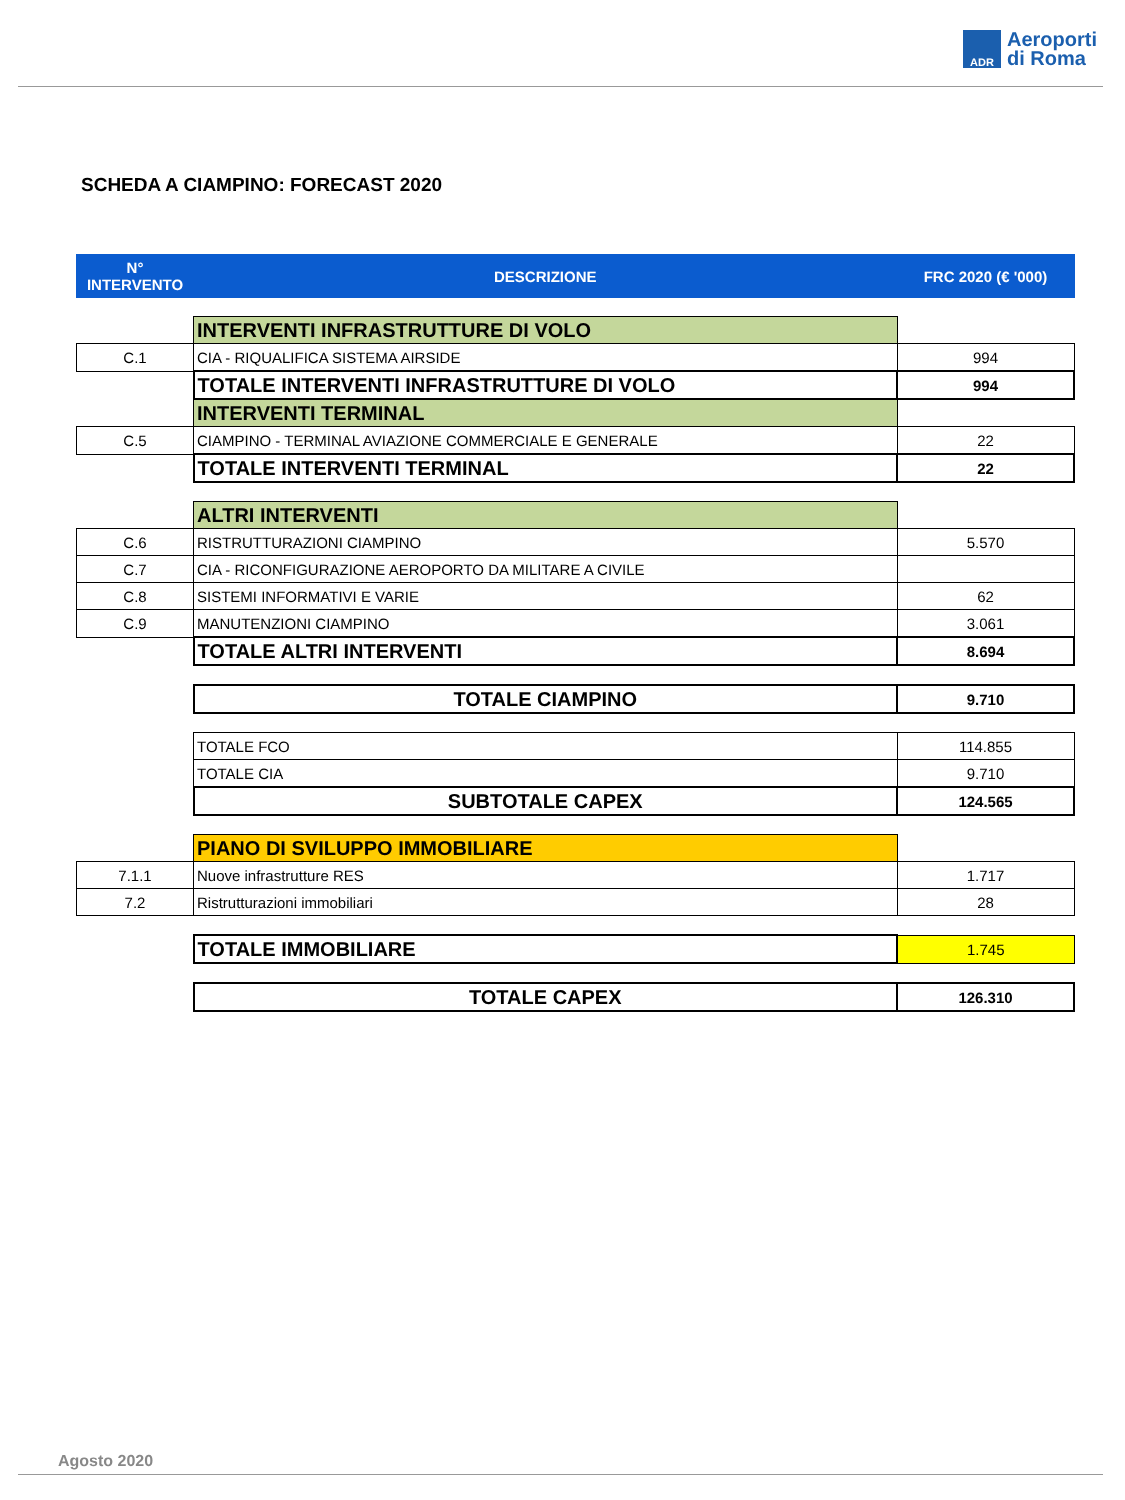ADR
Aeroporti
di Roma
SCHEDA A CIAMPINO: FORECAST 2020
| N° INTERVENTO | DESCRIZIONE | FRC 2020 (€ '000) |
| --- | --- | --- |
| | INTERVENTI INFRASTRUTTURE DI VOLO | |
| C.1 | CIA - RIQUALIFICA SISTEMA AIRSIDE | 994 |
| | TOTALE INTERVENTI INFRASTRUTTURE DI VOLO | 994 |
| | INTERVENTI TERMINAL | |
| C.5 | CIAMPINO - TERMINAL AVIAZIONE COMMERCIALE E GENERALE | 22 |
| | TOTALE INTERVENTI TERMINAL | 22 |
| | ALTRI INTERVENTI | |
| C.6 | RISTRUTTURAZIONI CIAMPINO | 5.570 |
| C.7 | CIA - RICONFIGURAZIONE AEROPORTO DA MILITARE A CIVILE | |
| C.8 | SISTEMI INFORMATIVI E VARIE | 62 |
| C.9 | MANUTENZIONI CIAMPINO | 3.061 |
| | TOTALE ALTRI INTERVENTI | 8.694 |
| | TOTALE CIAMPINO | 9.710 |
| | TOTALE FCO | 114.855 |
| | TOTALE CIA | 9.710 |
| | SUBTOTALE CAPEX | 124.565 |
| | PIANO DI SVILUPPO IMMOBILIARE | |
| 7.1.1 | Nuove infrastrutture RES | 1.717 |
| 7.2 | Ristrutturazioni immobiliari | 28 |
| | TOTALE IMMOBILIARE | 1.745 |
| | TOTALE CAPEX | 126.310 |
Agosto 2020